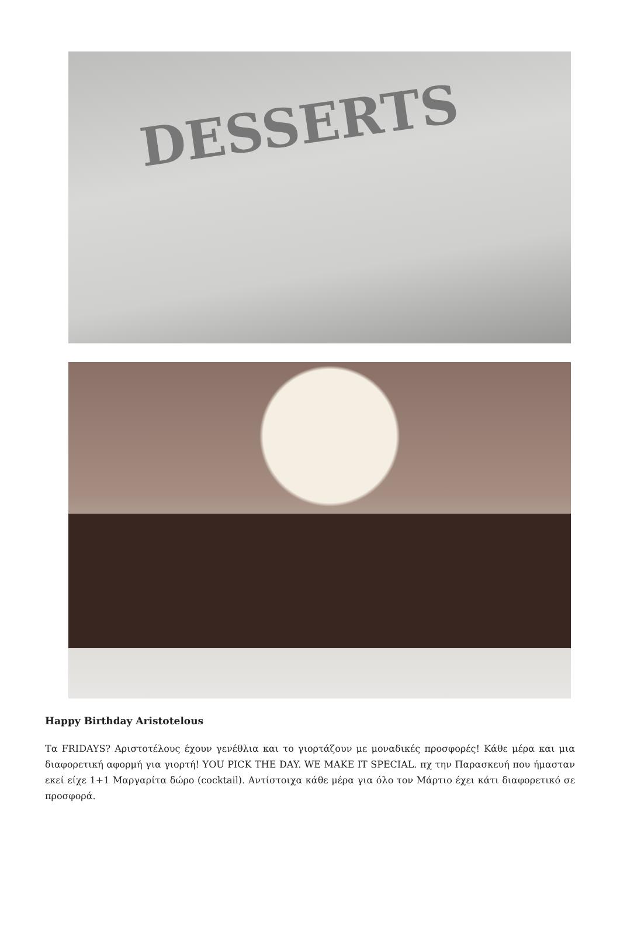DESSERTS
Happy Birthday Aristotelous
Τα FRIDAYS? Αριστοτέλους έχουν γενέθλια και το γιορτάζουν με μοναδικές προσφορές! Κάθε μέρα και μια διαφορετική αφορμή για γιορτή! YOU PICK THE DAY. WE MAKE IT SPECIAL. πχ την Παρασκευή που ήμασταν εκεί είχε 1+1 Μαργαρίτα δώρο (cocktail). Αντίστοιχα κάθε μέρα για όλο τον Μάρτιο έχει κάτι διαφορετικό σε προσφορά.